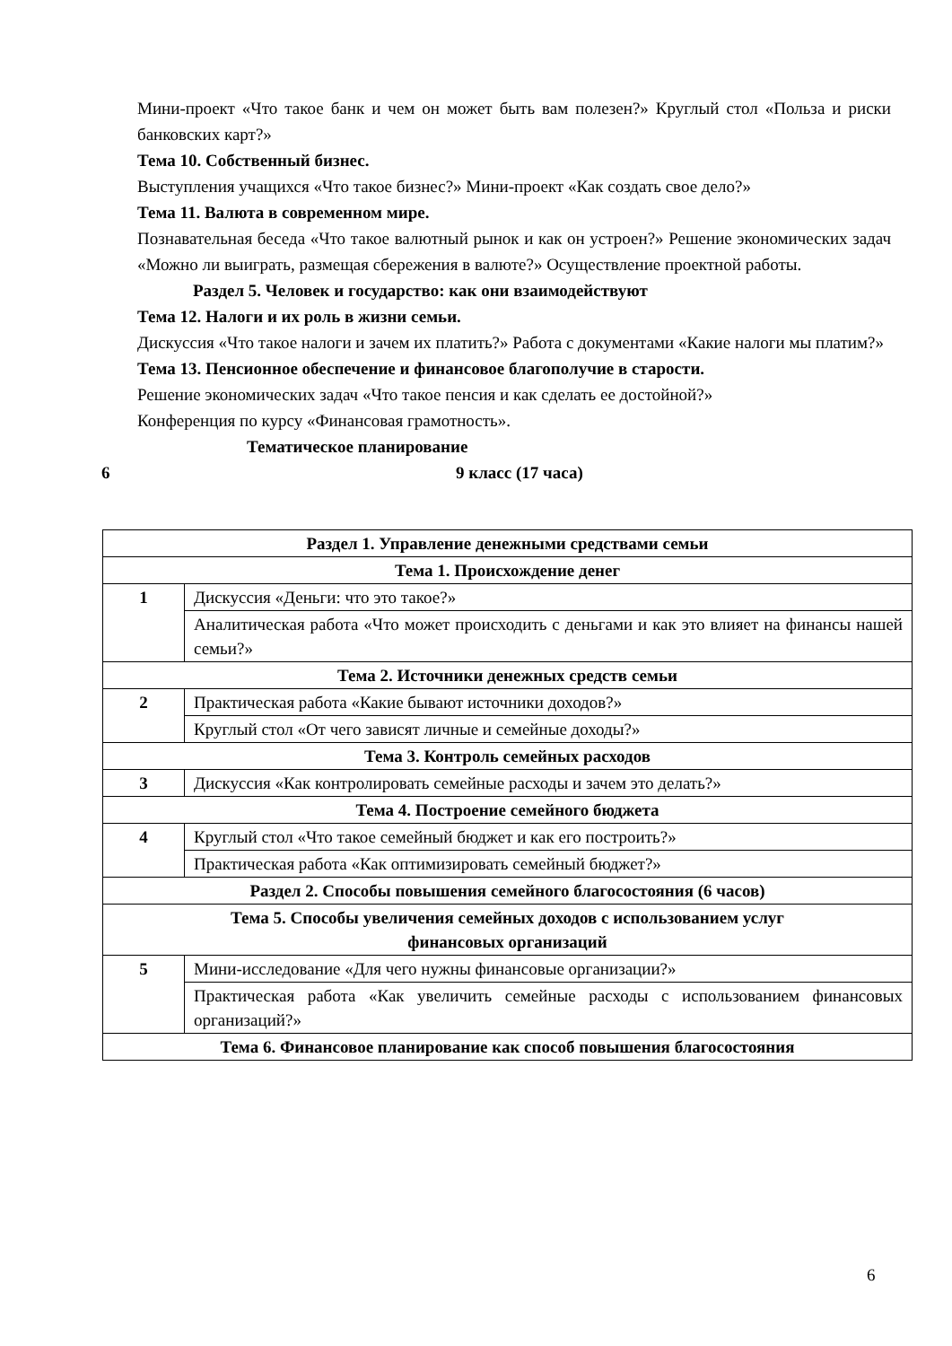Мини-проект «Что такое банк и чем он может быть вам полезен?» Круглый стол «Польза и риски банковских карт?»
Тема 10. Собственный бизнес.
Выступления учащихся «Что такое бизнес?» Мини-проект «Как создать свое дело?»
Тема 11. Валюта в современном мире.
Познавательная беседа «Что такое валютный рынок и как он устроен?» Решение экономических задач «Можно ли выиграть, размещая сбережения в валюте?» Осуществление проектной работы.
Раздел 5. Человек и государство: как они взаимодействуют
Тема 12. Налоги и их роль в жизни семьи.
Дискуссия «Что такое налоги и зачем их платить?» Работа с документами «Какие налоги мы платим?»
Тема 13. Пенсионное обеспечение и финансовое благополучие в старости.
Решение экономических задач «Что такое пенсия и как сделать ее достойной?»
Конференция по курсу «Финансовая грамотность».
Тематическое планирование
6 9 класс (17 часа)
| Раздел 1. Управление денежными средствами семьи | |
| --- | --- |
| Тема 1. Происхождение денег | |
| 1 | Дискуссия «Деньги: что это такое?» |
| | Аналитическая работа «Что может происходить с деньгами и как это влияет на финансы нашей семьи?» |
| Тема 2. Источники денежных средств семьи | |
| 2 | Практическая работа «Какие бывают источники доходов?» |
| | Круглый стол «От чего зависят личные и семейные доходы?» |
| Тема 3. Контроль семейных расходов | |
| 3 | Дискуссия «Как контролировать семейные расходы и зачем это делать?» |
| Тема 4. Построение семейного бюджета | |
| 4 | Круглый стол «Что такое семейный бюджет и как его построить?» |
| | Практическая работа «Как оптимизировать семейный бюджет?» |
| Раздел 2. Способы повышения семейного благосостояния (6 часов) | |
| Тема 5. Способы увеличения семейных доходов с использованием услуг финансовых организаций | |
| 5 | Мини-исследование «Для чего нужны финансовые организации?» |
| | Практическая работа «Как увеличить семейные расходы с использованием финансовых организаций?» |
| Тема 6. Финансовое планирование как способ повышения благосостояния | |
6